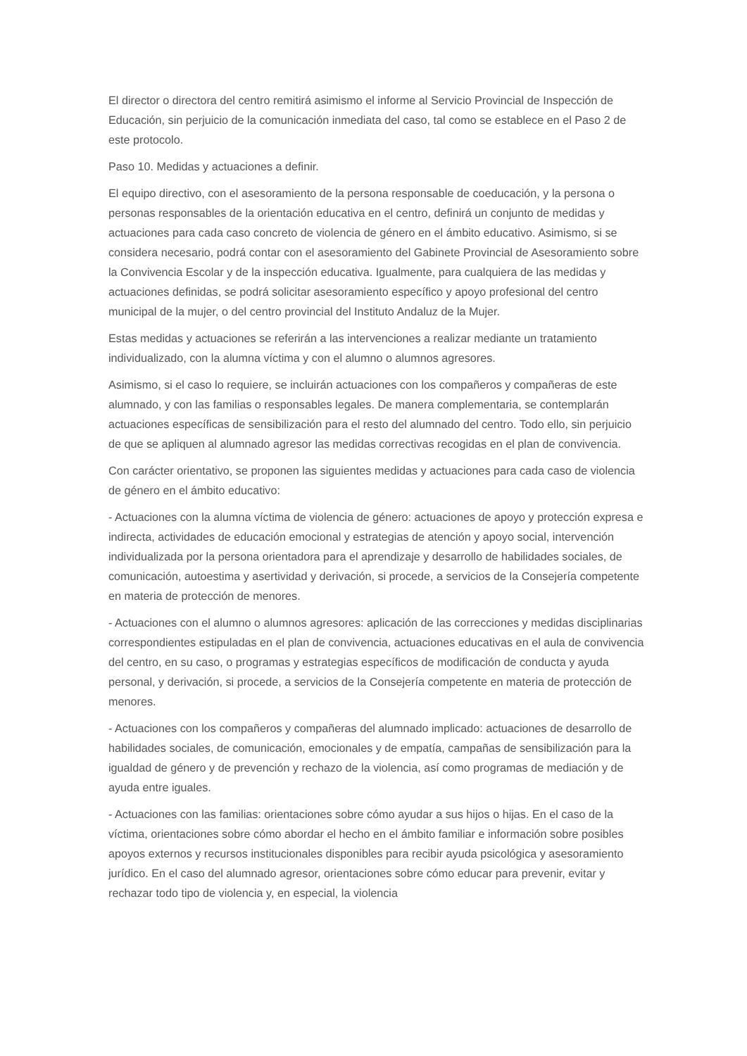El director o directora del centro remitirá asimismo el informe al Servicio Provincial de Inspección de Educación, sin perjuicio de la comunicación inmediata del caso, tal como se establece en el Paso 2 de este protocolo.
Paso 10. Medidas y actuaciones a definir.
El equipo directivo, con el asesoramiento de la persona responsable de coeducación, y la persona o personas responsables de la orientación educativa en el centro, definirá un conjunto de medidas y actuaciones para cada caso concreto de violencia de género en el ámbito educativo. Asimismo, si se considera necesario, podrá contar con el asesoramiento del Gabinete Provincial de Asesoramiento sobre la Convivencia Escolar y de la inspección educativa. Igualmente, para cualquiera de las medidas y actuaciones definidas, se podrá solicitar asesoramiento específico y apoyo profesional del centro municipal de la mujer, o del centro provincial del Instituto Andaluz de la Mujer.
Estas medidas y actuaciones se referirán a las intervenciones a realizar mediante un tratamiento individualizado, con la alumna víctima y con el alumno o alumnos agresores.
Asimismo, si el caso lo requiere, se incluirán actuaciones con los compañeros y compañeras de este alumnado, y con las familias o responsables legales. De manera complementaria, se contemplarán actuaciones específicas de sensibilización para el resto del alumnado del centro. Todo ello, sin perjuicio de que se apliquen al alumnado agresor las medidas correctivas recogidas en el plan de convivencia.
Con carácter orientativo, se proponen las siguientes medidas y actuaciones para cada caso de violencia de género en el ámbito educativo:
- Actuaciones con la alumna víctima de violencia de género: actuaciones de apoyo y protección expresa e indirecta, actividades de educación emocional y estrategias de atención y apoyo social, intervención individualizada por la persona orientadora para el aprendizaje y desarrollo de habilidades sociales, de comunicación, autoestima y asertividad y derivación, si procede, a servicios de la Consejería competente en materia de protección de menores.
- Actuaciones con el alumno o alumnos agresores: aplicación de las correcciones y medidas disciplinarias correspondientes estipuladas en el plan de convivencia, actuaciones educativas en el aula de convivencia del centro, en su caso, o programas y estrategias específicos de modificación de conducta y ayuda personal, y derivación, si procede, a servicios de la Consejería competente en materia de protección de menores.
- Actuaciones con los compañeros y compañeras del alumnado implicado: actuaciones de desarrollo de habilidades sociales, de comunicación, emocionales y de empatía, campañas de sensibilización para la igualdad de género y de prevención y rechazo de la violencia, así como programas de mediación y de ayuda entre iguales.
- Actuaciones con las familias: orientaciones sobre cómo ayudar a sus hijos o hijas. En el caso de la víctima, orientaciones sobre cómo abordar el hecho en el ámbito familiar e información sobre posibles apoyos externos y recursos institucionales disponibles para recibir ayuda psicológica y asesoramiento jurídico. En el caso del alumnado agresor, orientaciones sobre cómo educar para prevenir, evitar y rechazar todo tipo de violencia y, en especial, la violencia